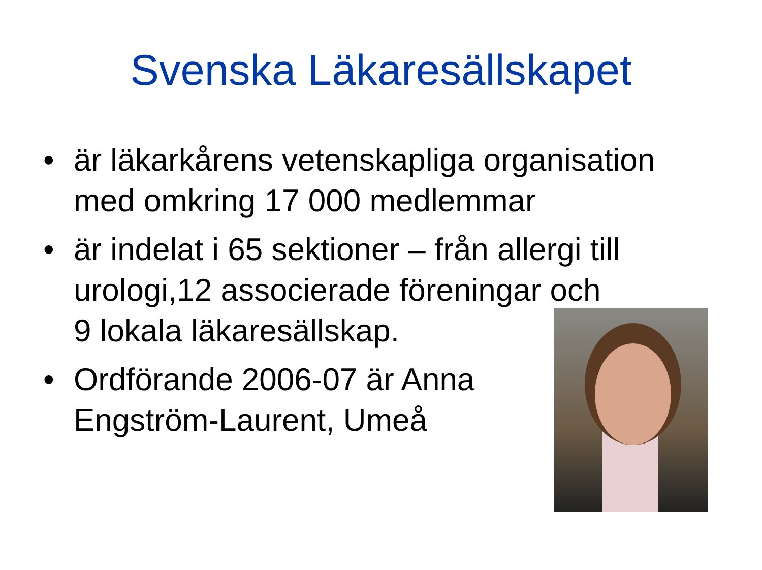Svenska Läkaresällskapet
• är läkarkårens vetenskapliga organisation med omkring 17 000 medlemmar
• är indelat i 65 sektioner – från allergi till urologi,12 associerade föreningar och
9 lokala läkaresällskap.
• Ordförande 2006-07 är Anna
Engström-Laurent, Umeå